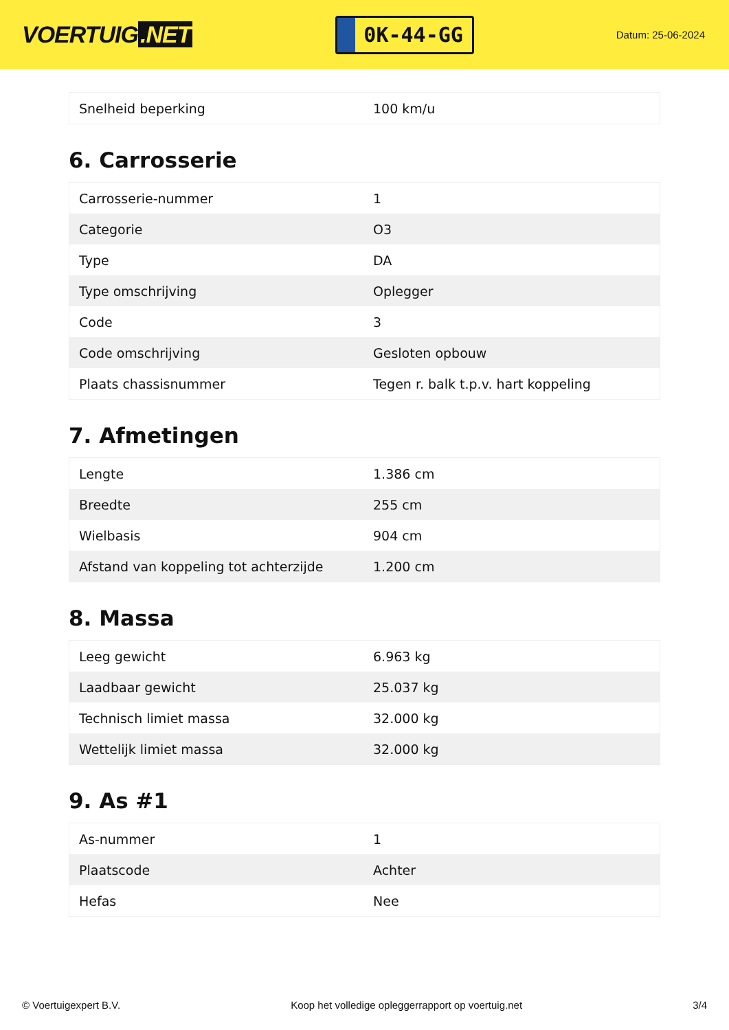VOERTUIG.NET
0K-44-GG
Datum: 25-06-2024
| Snelheid beperking | 100 km/u |
6. Carrosserie
| Carrosserie-nummer | 1 |
| Categorie | O3 |
| Type | DA |
| Type omschrijving | Oplegger |
| Code | 3 |
| Code omschrijving | Gesloten opbouw |
| Plaats chassisnummer | Tegen r. balk t.p.v. hart koppeling |
7. Afmetingen
| Lengte | 1.386 cm |
| Breedte | 255 cm |
| Wielbasis | 904 cm |
| Afstand van koppeling tot achterzijde | 1.200 cm |
8. Massa
| Leeg gewicht | 6.963 kg |
| Laadbaar gewicht | 25.037 kg |
| Technisch limiet massa | 32.000 kg |
| Wettelijk limiet massa | 32.000 kg |
9. As #1
| As-nummer | 1 |
| Plaatscode | Achter |
| Hefas | Nee |
© Voertuigexpert B.V. Koop het volledige opleggerrapport op voertuig.net 3/4